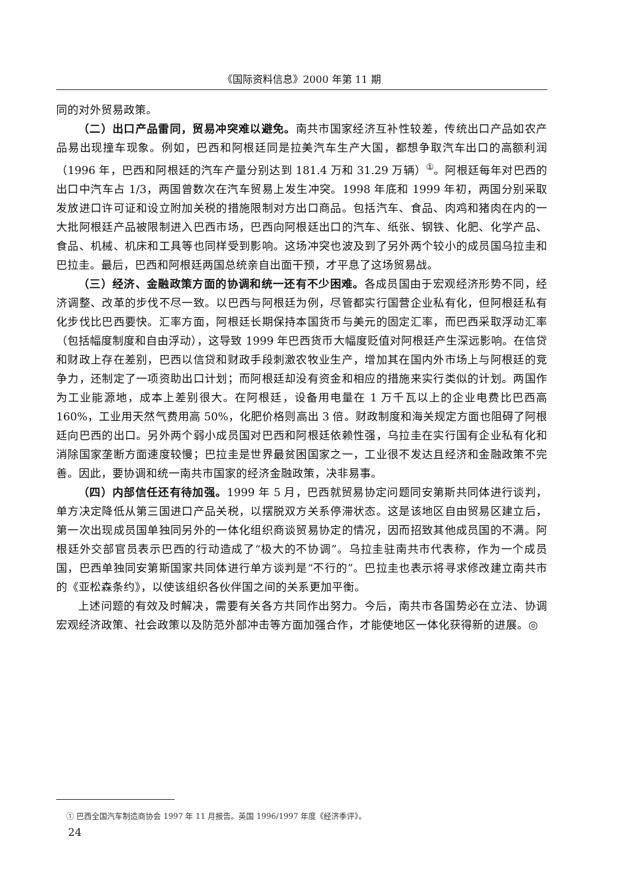《国际资料信息》2000 年第 11 期
同的对外贸易政策。
（二）出口产品雷同，贸易冲突难以避免。南共市国家经济互补性较差，传统出口产品如农产品易出现撞车现象。例如，巴西和阿根廷同是拉美汽车生产大国，都想争取汽车出口的高额利润（1996 年，巴西和阿根廷的汽车产量分别达到 181.4 万和 31.29 万辆）<sup>①</sup>。阿根廷每年对巴西的出口中汽车占 1/3，两国曾数次在汽车贸易上发生冲突。1998 年底和 1999 年初，两国分别采取发放进口许可证和设立附加关税的措施限制对方出口商品。包括汽车、食品、肉鸡和猪肉在内的一大批阿根廷产品被限制进入巴西市场，巴西向阿根廷出口的汽车、纸张、钢铁、化肥、化学产品、食品、机械、机床和工具等也同样受到影响。这场冲突也波及到了另外两个较小的成员国乌拉圭和巴拉圭。最后，巴西和阿根廷两国总统亲自出面干预，才平息了这场贸易战。
（三）经济、金融政策方面的协调和统一还有不少困难。各成员国由于宏观经济形势不同，经济调整、改革的步伐不尽一致。以巴西与阿根廷为例，尽管都实行国营企业私有化，但阿根廷私有化步伐比巴西要快。汇率方面，阿根廷长期保持本国货币与美元的固定汇率，而巴西采取浮动汇率（包括幅度制度和自由浮动），这导致 1999 年巴西货币大幅度贬值对阿根廷产生深远影响。在信贷和财政上存在差别，巴西以信贷和财政手段刺激农牧业生产，增加其在国内外市场上与阿根廷的竞争力，还制定了一项资助出口计划；而阿根廷却没有资金和相应的措施来实行类似的计划。两国作为工业能源地，成本上差别很大。在阿根廷，设备用电量在 1 万千瓦以上的企业电费比巴西高 160%，工业用天然气费用高 50%，化肥价格则高出 3 倍。财政制度和海关规定方面也阻碍了阿根廷向巴西的出口。另外两个弱小成员国对巴西和阿根廷依赖性强，乌拉圭在实行国有企业私有化和消除国家垄断方面速度较慢；巴拉圭是世界最贫困国家之一，工业很不发达且经济和金融政策不完善。因此，要协调和统一南共市国家的经济金融政策，决非易事。
（四）内部信任还有待加强。1999 年 5 月，巴西就贸易协定问题同安第斯共同体进行谈判，单方决定降低从第三国进口产品关税，以摆脱双方关系停滞状态。这是该地区自由贸易区建立后，第一次出现成员国单独同另外的一体化组织商谈贸易协定的情况，因而招致其他成员国的不满。阿根廷外交部官员表示巴西的行动造成了“极大的不协调”。乌拉圭驻南共市代表称，作为一个成员国，巴西单独同安第斯国家共同体进行单方谈判是“不行的”。巴拉圭也表示将寻求修改建立南共市的《亚松森条约》，以使该组织各伙伴国之间的关系更加平衡。
上述问题的有效及时解决，需要有关各方共同作出努力。今后，南共市各国势必在立法、协调宏观经济政策、社会政策以及防范外部冲击等方面加强合作，才能使地区一体化获得新的进展。◎
① 巴西全国汽车制造商协会 1997 年 11 月报告。英国 1996/1997 年度《经济季评》。
24